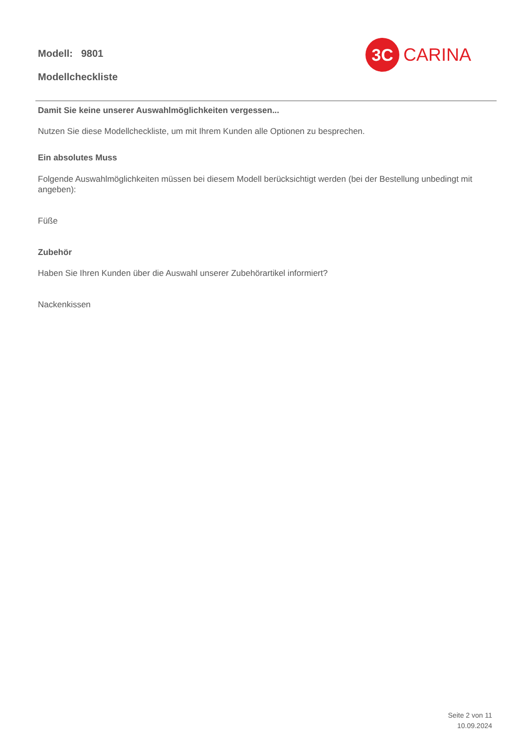Modell: 9801
Modellcheckliste
3C
CARINA
Damit Sie keine unserer Auswahlmöglichkeiten vergessen...
Nutzen Sie diese Modellcheckliste, um mit Ihrem Kunden alle Optionen zu besprechen.
Ein absolutes Muss
Folgende Auswahlmöglichkeiten müssen bei diesem Modell berücksichtigt werden (bei der Bestellung unbedingt mit angeben):
Füße
Zubehör
Haben Sie Ihren Kunden über die Auswahl unserer Zubehörartikel informiert?
Nackenkissen
Seite 2 von 11
10.09.2024